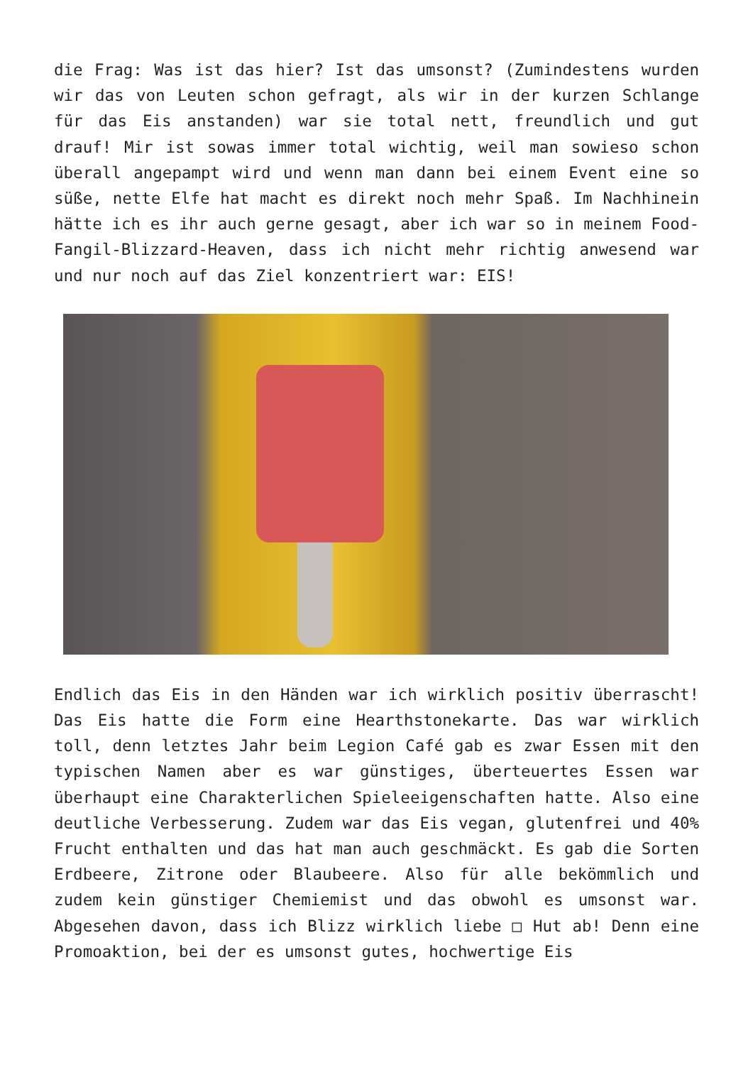die Frag: Was ist das hier? Ist das umsonst? (Zumindestens wurden wir das von Leuten schon gefragt, als wir in der kurzen Schlange für das Eis anstanden) war sie total nett, freundlich und gut drauf! Mir ist sowas immer total wichtig, weil man sowieso schon überall angepampt wird und wenn man dann bei einem Event eine so süße, nette Elfe hat macht es direkt noch mehr Spaß. Im Nachhinein hätte ich es ihr auch gerne gesagt, aber ich war so in meinem Food-Fangil-Blizzard-Heaven, dass ich nicht mehr richtig anwesend war und nur noch auf das Ziel konzentriert war: EIS!
Endlich das Eis in den Händen war ich wirklich positiv überrascht! Das Eis hatte die Form eine Hearthstonekarte. Das war wirklich toll, denn letztes Jahr beim Legion Café gab es zwar Essen mit den typischen Namen aber es war günstiges, überteuertes Essen war überhaupt eine Charakterlichen Spieleeigenschaften hatte. Also eine deutliche Verbesserung. Zudem war das Eis vegan, glutenfrei und 40% Frucht enthalten und das hat man auch geschmäckt. Es gab die Sorten Erdbeere, Zitrone oder Blaubeere. Also für alle bekömmlich und zudem kein günstiger Chemiemist und das obwohl es umsonst war. Abgesehen davon, dass ich Blizz wirklich liebe □ Hut ab! Denn eine Promoaktion, bei der es umsonst gutes, hochwertige Eis